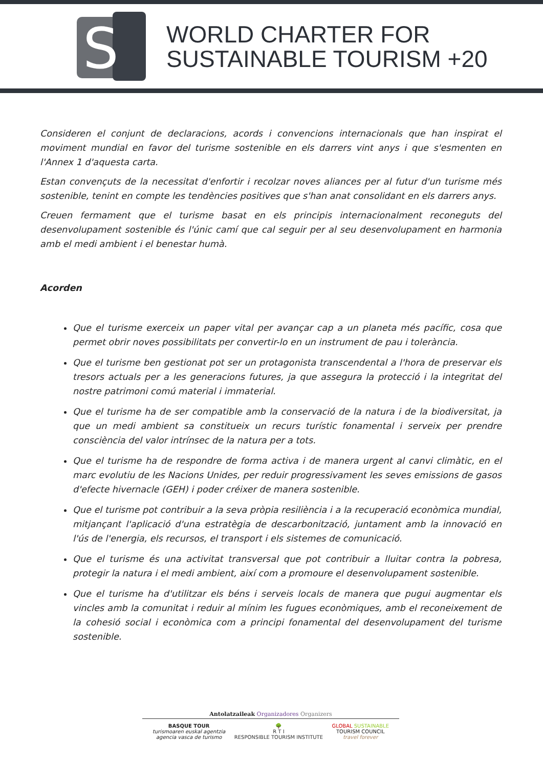S
WORLD CHARTER FOR
SUSTAINABLE TOURISM +20
Consideren el conjunt de declaracions, acords i convencions internacionals que han inspirat el moviment mundial en favor del turisme sostenible en els darrers vint anys i que s'esmenten en l'Annex 1 d'aquesta carta.
Estan convençuts de la necessitat d'enfortir i recolzar noves aliances per al futur d'un turisme més sostenible, tenint en compte les tendències positives que s'han anat consolidant en els darrers anys.
Creuen fermament que el turisme basat en els principis internacionalment reconeguts del desenvolupament sostenible és l'únic camí que cal seguir per al seu desenvolupament en harmonia amb el medi ambient i el benestar humà.
Acorden
Que el turisme exerceix un paper vital per avançar cap a un planeta més pacífic, cosa que permet obrir noves possibilitats per convertir-lo en un instrument de pau i tolerància.
Que el turisme ben gestionat pot ser un protagonista transcendental a l'hora de preservar els tresors actuals per a les generacions futures, ja que assegura la protecció i la integritat del nostre patrimoni comú material i immaterial.
Que el turisme ha de ser compatible amb la conservació de la natura i de la biodiversitat, ja que un medi ambient sa constitueix un recurs turístic fonamental i serveix per prendre consciència del valor intrínsec de la natura per a tots.
Que el turisme ha de respondre de forma activa i de manera urgent al canvi climàtic, en el marc evolutiu de les Nacions Unides, per reduir progressivament les seves emissions de gasos d'efecte hivernacle (GEH) i poder créixer de manera sostenible.
Que el turisme pot contribuir a la seva pròpia resiliència i a la recuperació econòmica mundial, mitjançant l'aplicació d'una estratègia de descarbonització, juntament amb la innovació en l'ús de l'energia, els recursos, el transport i els sistemes de comunicació.
Que el turisme és una activitat transversal que pot contribuir a lluitar contra la pobresa, protegir la natura i el medi ambient, així com a promoure el desenvolupament sostenible.
Que el turisme ha d'utilitzar els béns i serveis locals de manera que pugui augmentar els vincles amb la comunitat i reduir al mínim les fugues econòmiques, amb el reconeixement de la cohesió social i econòmica com a principi fonamental del desenvolupament del turisme sostenible.
Antolatzaileak Organizadores Organizers
BASQUE TOUR
turismoaren euskal agentzia
agencia vasca de turismo
🌳
R T I
RESPONSIBLE TOURISM INSTITUTE
GLOBAL SUSTAINABLE
TOURISM COUNCIL
travel forever